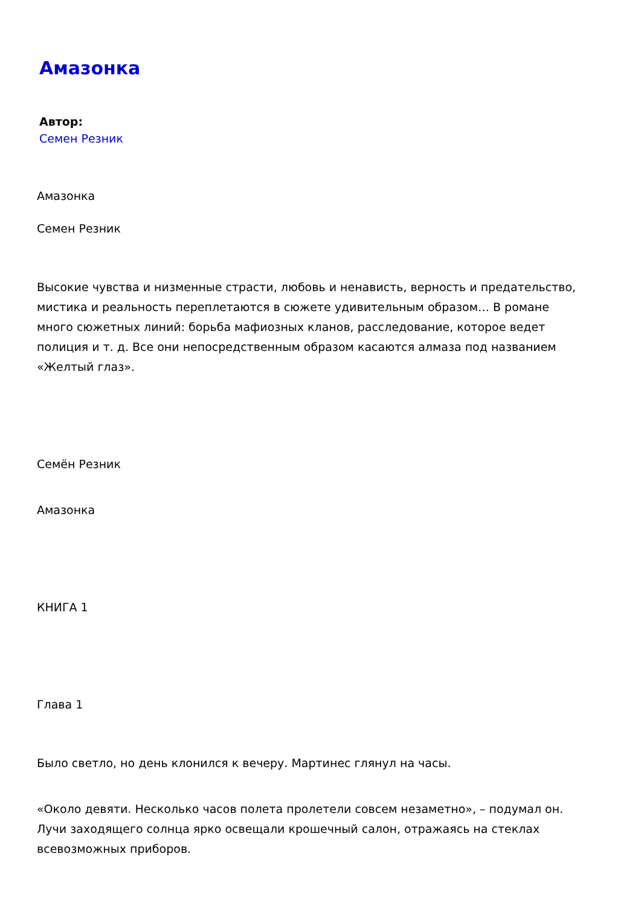Амазонка
Автор:
Семен Резник
Амазонка
Семен Резник
Высокие чувства и низменные страсти, любовь и ненависть, верность и предательство, мистика и реальность переплетаются в сюжете удивительным образом… В романе много сюжетных линий: борьба мафиозных кланов, расследование, которое ведет полиция и т. д. Все они непосредственным образом касаются алмаза под названием «Желтый глаз».
Семён Резник
Амазонка
КНИГА 1
Глава 1
Было светло, но день клонился к вечеру. Мартинес глянул на часы.
«Около девяти. Несколько часов полета пролетели совсем незаметно», – подумал он. Лучи заходящего солнца ярко освещали крошечный салон, отражаясь на стеклах всевозможных приборов.